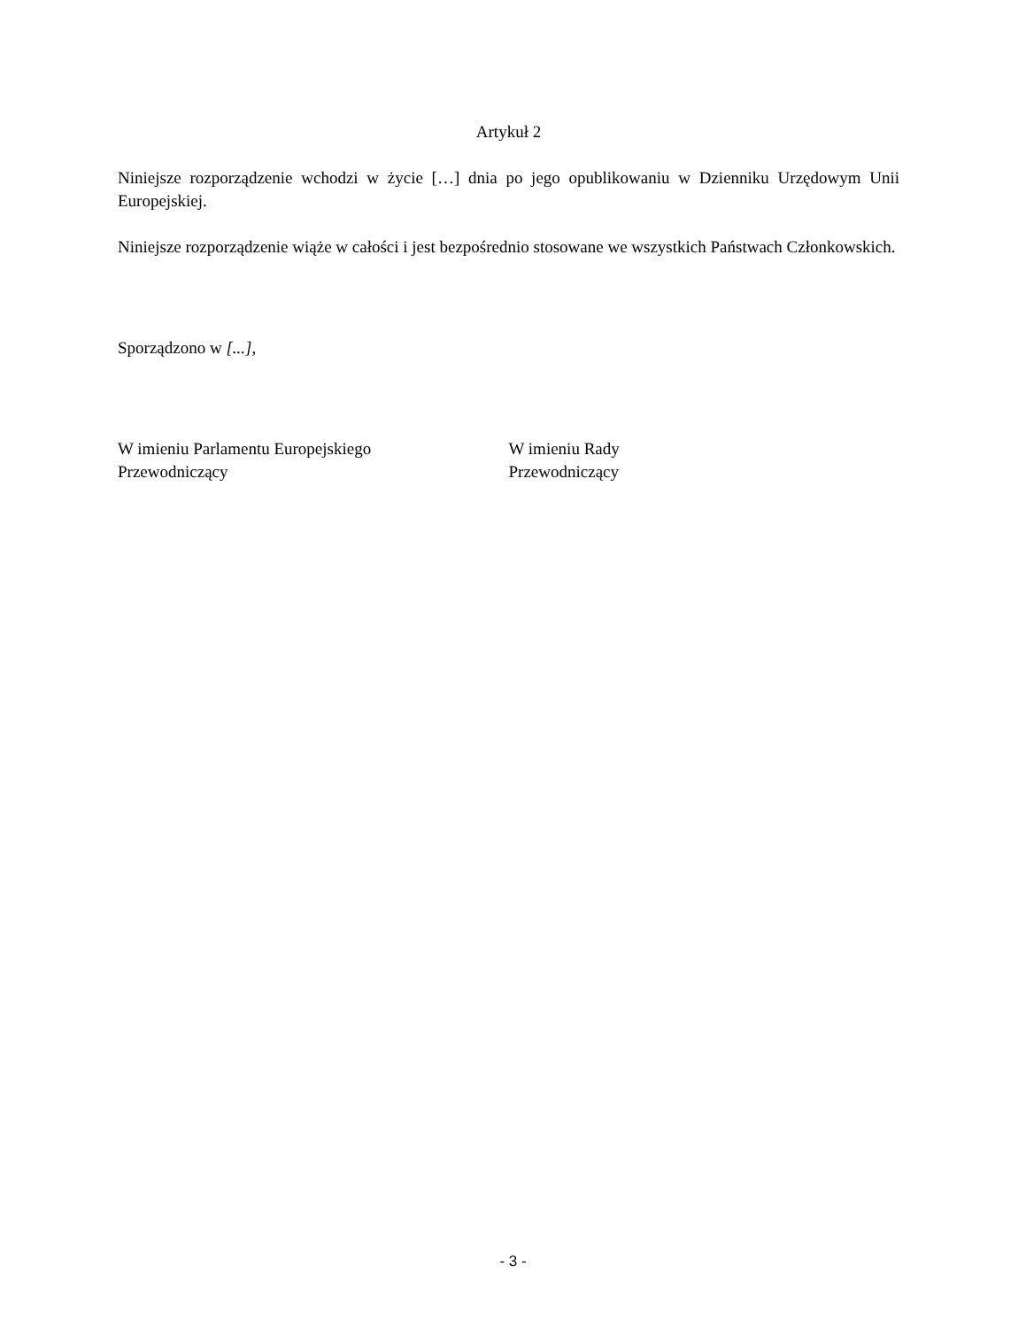Artykuł 2
Niniejsze rozporządzenie wchodzi w życie […] dnia po jego opublikowaniu w Dzienniku Urzędowym Unii Europejskiej.
Niniejsze rozporządzenie wiąże w całości i jest bezpośrednio stosowane we wszystkich Państwach Członkowskich.
Sporządzono w [...],
W imieniu Parlamentu Europejskiego
Przewodniczący
W imieniu Rady
Przewodniczący
- 3 -